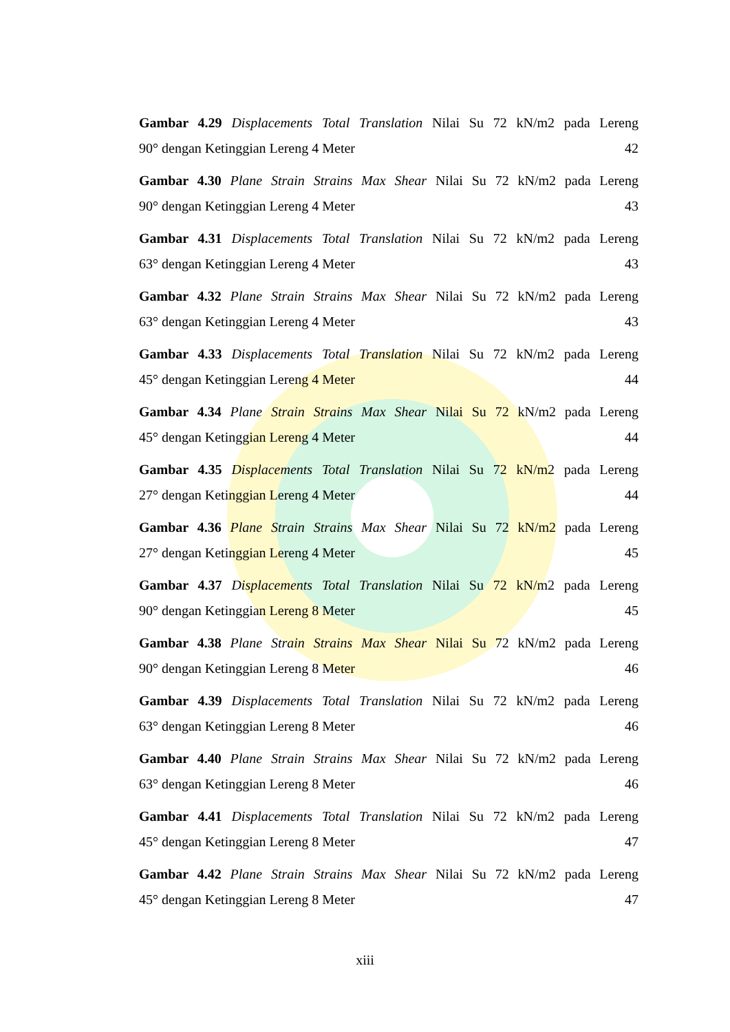Gambar 4.29 Displacements Total Translation Nilai Su 72 kN/m2 pada Lereng
90° dengan Ketinggian Lereng 4 Meter 42
Gambar 4.30 Plane Strain Strains Max Shear Nilai Su 72 kN/m2 pada Lereng
90° dengan Ketinggian Lereng 4 Meter 43
Gambar 4.31 Displacements Total Translation Nilai Su 72 kN/m2 pada Lereng
63° dengan Ketinggian Lereng 4 Meter 43
Gambar 4.32 Plane Strain Strains Max Shear Nilai Su 72 kN/m2 pada Lereng
63° dengan Ketinggian Lereng 4 Meter 43
Gambar 4.33 Displacements Total Translation Nilai Su 72 kN/m2 pada Lereng
45° dengan Ketinggian Lereng 4 Meter 44
Gambar 4.34 Plane Strain Strains Max Shear Nilai Su 72 kN/m2 pada Lereng
45° dengan Ketinggian Lereng 4 Meter 44
Gambar 4.35 Displacements Total Translation Nilai Su 72 kN/m2 pada Lereng
27° dengan Ketinggian Lereng 4 Meter 44
Gambar 4.36 Plane Strain Strains Max Shear Nilai Su 72 kN/m2 pada Lereng
27° dengan Ketinggian Lereng 4 Meter 45
Gambar 4.37 Displacements Total Translation Nilai Su 72 kN/m2 pada Lereng
90° dengan Ketinggian Lereng 8 Meter 45
Gambar 4.38 Plane Strain Strains Max Shear Nilai Su 72 kN/m2 pada Lereng
90° dengan Ketinggian Lereng 8 Meter 46
Gambar 4.39 Displacements Total Translation Nilai Su 72 kN/m2 pada Lereng
63° dengan Ketinggian Lereng 8 Meter 46
Gambar 4.40 Plane Strain Strains Max Shear Nilai Su 72 kN/m2 pada Lereng
63° dengan Ketinggian Lereng 8 Meter 46
Gambar 4.41 Displacements Total Translation Nilai Su 72 kN/m2 pada Lereng
45° dengan Ketinggian Lereng 8 Meter 47
Gambar 4.42 Plane Strain Strains Max Shear Nilai Su 72 kN/m2 pada Lereng
45° dengan Ketinggian Lereng 8 Meter 47
xiii